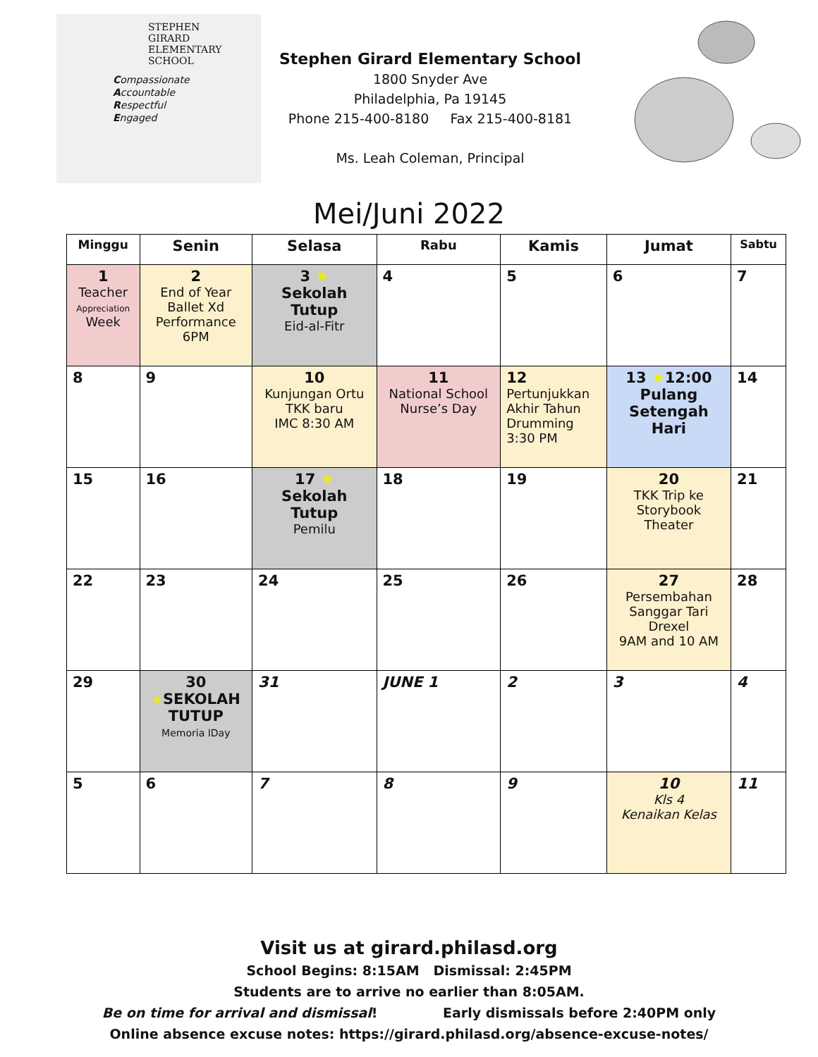STEPHEN
GIRARD
ELEMENTARY
SCHOOL
Compassionate
Accountable
Respectful
Engaged
Stephen Girard Elementary School
1800 Snyder Ave
Philadelphia, Pa 19145
Phone 215-400-8180 Fax 215-400-8181
Ms. Leah Coleman, Principal
Mei/Juni 2022
| Minggu | Senin | Selasa | Rabu | Kamis | Jumat | Sabtu |
| --- | --- | --- | --- | --- | --- | --- |
| 1 Teacher Appreciation Week | 2 End of Year Ballet Xd Performance 6PM | 3 ★ Sekolah Tutup Eid-al-Fitr | 4 | 5 | 6 | 7 |
| 8 | 9 | 10 Kunjungan Ortu TKK baru IMC 8:30 AM | 11 National School Nurse’s Day | 12 Pertunjukkan Akhir Tahun Drumming 3:30 PM | 13 ★ 12:00 Pulang Setengah Hari | 14 |
| 15 | 16 | 17 ★ Sekolah Tutup Pemilu | 18 | 19 | 20 TKK Trip ke Storybook Theater | 21 |
| 22 | 23 | 24 | 25 | 26 | 27 Persembahan Sanggar Tari Drexel 9AM and 10 AM | 28 |
| 29 | 30 ★ SEKOLAH TUTUP Memoria IDay | 31 | JUNE 1 | 2 | 3 | 4 |
| 5 | 6 | 7 | 8 | 9 | 10 Kls 4 Kenaikan Kelas | 11 |
Visit us at girard.philasd.org
School Begins: 8:15AM Dismissal: 2:45PM
Students are to arrive no earlier than 8:05AM.
Be on time for arrival and dismissal! Early dismissals before 2:40PM only
Online absence excuse notes: https://girard.philasd.org/absence-excuse-notes/